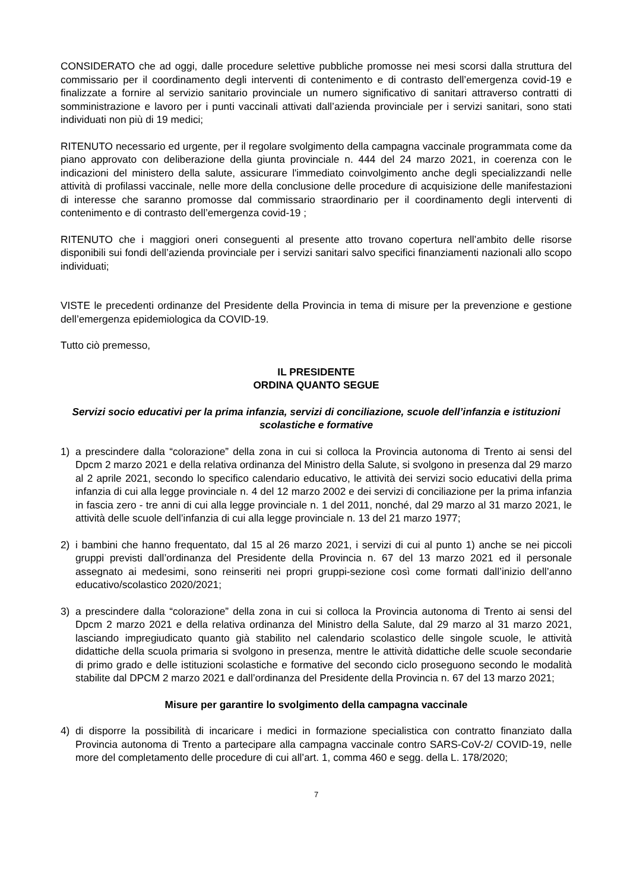CONSIDERATO che ad oggi, dalle procedure selettive pubbliche promosse nei mesi scorsi dalla struttura del commissario per il coordinamento degli interventi di contenimento e di contrasto dell’emergenza covid-19 e finalizzate a fornire al servizio sanitario provinciale un numero significativo di sanitari attraverso contratti di somministrazione e lavoro per i punti vaccinali attivati dall’azienda provinciale per i servizi sanitari, sono stati individuati non più di 19 medici;
RITENUTO necessario ed urgente, per il regolare svolgimento della campagna vaccinale programmata come da piano approvato con deliberazione della giunta provinciale n. 444 del 24 marzo 2021, in coerenza con le indicazioni del ministero della salute, assicurare l'immediato coinvolgimento anche degli specializzandi nelle attività di profilassi vaccinale, nelle more della conclusione delle procedure di acquisizione delle manifestazioni di interesse che saranno promosse dal commissario straordinario per il coordinamento degli interventi di contenimento e di contrasto dell’emergenza covid-19 ;
RITENUTO che i maggiori oneri conseguenti al presente atto trovano copertura nell’ambito delle risorse disponibili sui fondi dell’azienda provinciale per i servizi sanitari salvo specifici finanziamenti nazionali allo scopo individuati;
VISTE le precedenti ordinanze del Presidente della Provincia in tema di misure per la prevenzione e gestione dell’emergenza epidemiologica da COVID-19.
Tutto ciò premesso,
IL PRESIDENTE
ORDINA QUANTO SEGUE
Servizi socio educativi per la prima infanzia, servizi di conciliazione, scuole dell’infanzia e istituzioni scolastiche e formative
1) a prescindere dalla “colorazione” della zona in cui si colloca la Provincia autonoma di Trento ai sensi del Dpcm 2 marzo 2021 e della relativa ordinanza del Ministro della Salute, si svolgono in presenza dal 29 marzo al 2 aprile 2021, secondo lo specifico calendario educativo, le attività dei servizi socio educativi della prima infanzia di cui alla legge provinciale n. 4 del 12 marzo 2002 e dei servizi di conciliazione per la prima infanzia in fascia zero - tre anni di cui alla legge provinciale n. 1 del 2011, nonché, dal 29 marzo al 31 marzo 2021, le attività delle scuole dell’infanzia di cui alla legge provinciale n. 13 del 21 marzo 1977;
2) i bambini che hanno frequentato, dal 15 al 26 marzo 2021, i servizi di cui al punto 1) anche se nei piccoli gruppi previsti dall’ordinanza del Presidente della Provincia n. 67 del 13 marzo 2021 ed il personale assegnato ai medesimi, sono reinseriti nei propri gruppi-sezione così come formati dall’inizio dell’anno educativo/scolastico 2020/2021;
3) a prescindere dalla “colorazione” della zona in cui si colloca la Provincia autonoma di Trento ai sensi del Dpcm 2 marzo 2021 e della relativa ordinanza del Ministro della Salute, dal 29 marzo al 31 marzo 2021, lasciando impregiudicato quanto già stabilito nel calendario scolastico delle singole scuole, le attività didattiche della scuola primaria si svolgono in presenza, mentre le attività didattiche delle scuole secondarie di primo grado e delle istituzioni scolastiche e formative del secondo ciclo proseguono secondo le modalità stabilite dal DPCM 2 marzo 2021 e dall’ordinanza del Presidente della Provincia n. 67 del 13 marzo 2021;
Misure per garantire lo svolgimento della campagna vaccinale
4) di disporre la possibilità di incaricare i medici in formazione specialistica con contratto finanziato dalla Provincia autonoma di Trento a partecipare alla campagna vaccinale contro SARS-CoV-2/ COVID-19, nelle more del completamento delle procedure di cui all’art. 1, comma 460 e segg. della L. 178/2020;
7